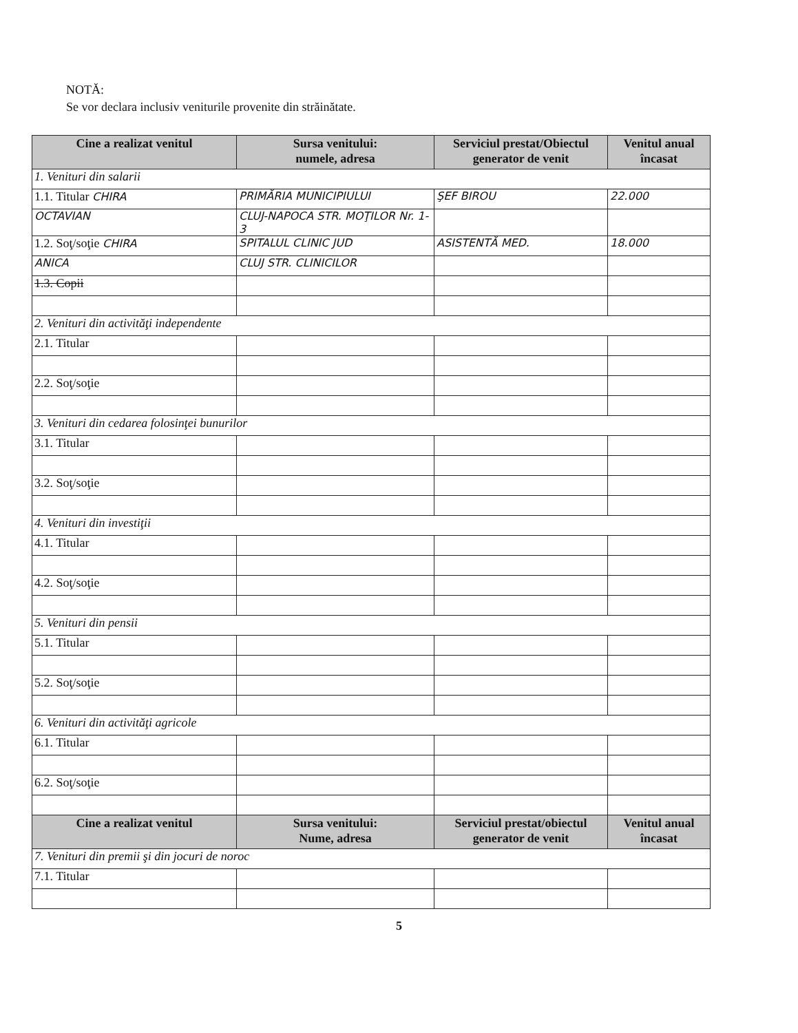NOTĂ:
Se vor declara inclusiv veniturile provenite din străinătate.
| Cine a realizat venitul | Sursa venitului: numele, adresa | Serviciul prestat/Obiectul generator de venit | Venitul anual încasat |
| --- | --- | --- | --- |
| 1. Venituri din salarii | | | |
| 1.1. Titular CHIRA | PRIMĂRIA MUNICIPIULUI | ŞEF BIROU | 22.000 |
| OCTAVIAN | CLUJ-NAPOCA STR. MOŢILOR Nr. 1-3 | | |
| 1.2. Soţ/soţie CHIRA | SPITALUL CLINIC JUD | ASISTENTĂ MED. | 18.000 |
| ANICA | CLUJ STR. CLINICILOR | | |
| 1.3. Copii | | | |
| 2. Venituri din activităţi independente | | | |
| 2.1. Titular | | | |
| 2.2. Soţ/soţie | | | |
| 3. Venituri din cedarea folosinţei bunurilor | | | |
| 3.1. Titular | | | |
| 3.2. Soţ/soţie | | | |
| 4. Venituri din investiţii | | | |
| 4.1. Titular | | | |
| 4.2. Soţ/soţie | | | |
| 5. Venituri din pensii | | | |
| 5.1. Titular | | | |
| 5.2. Soţ/soţie | | | |
| 6. Venituri din activităţi agricole | | | |
| 6.1. Titular | | | |
| 6.2. Soţ/soţie | | | |
| Cine a realizat venitul | Sursa venitului: Nume, adresa | Serviciul prestat/obiectul generator de venit | Venitul anual încasat |
| 7. Venituri din premii şi din jocuri de noroc | | | |
| 7.1. Titular | | | |
5